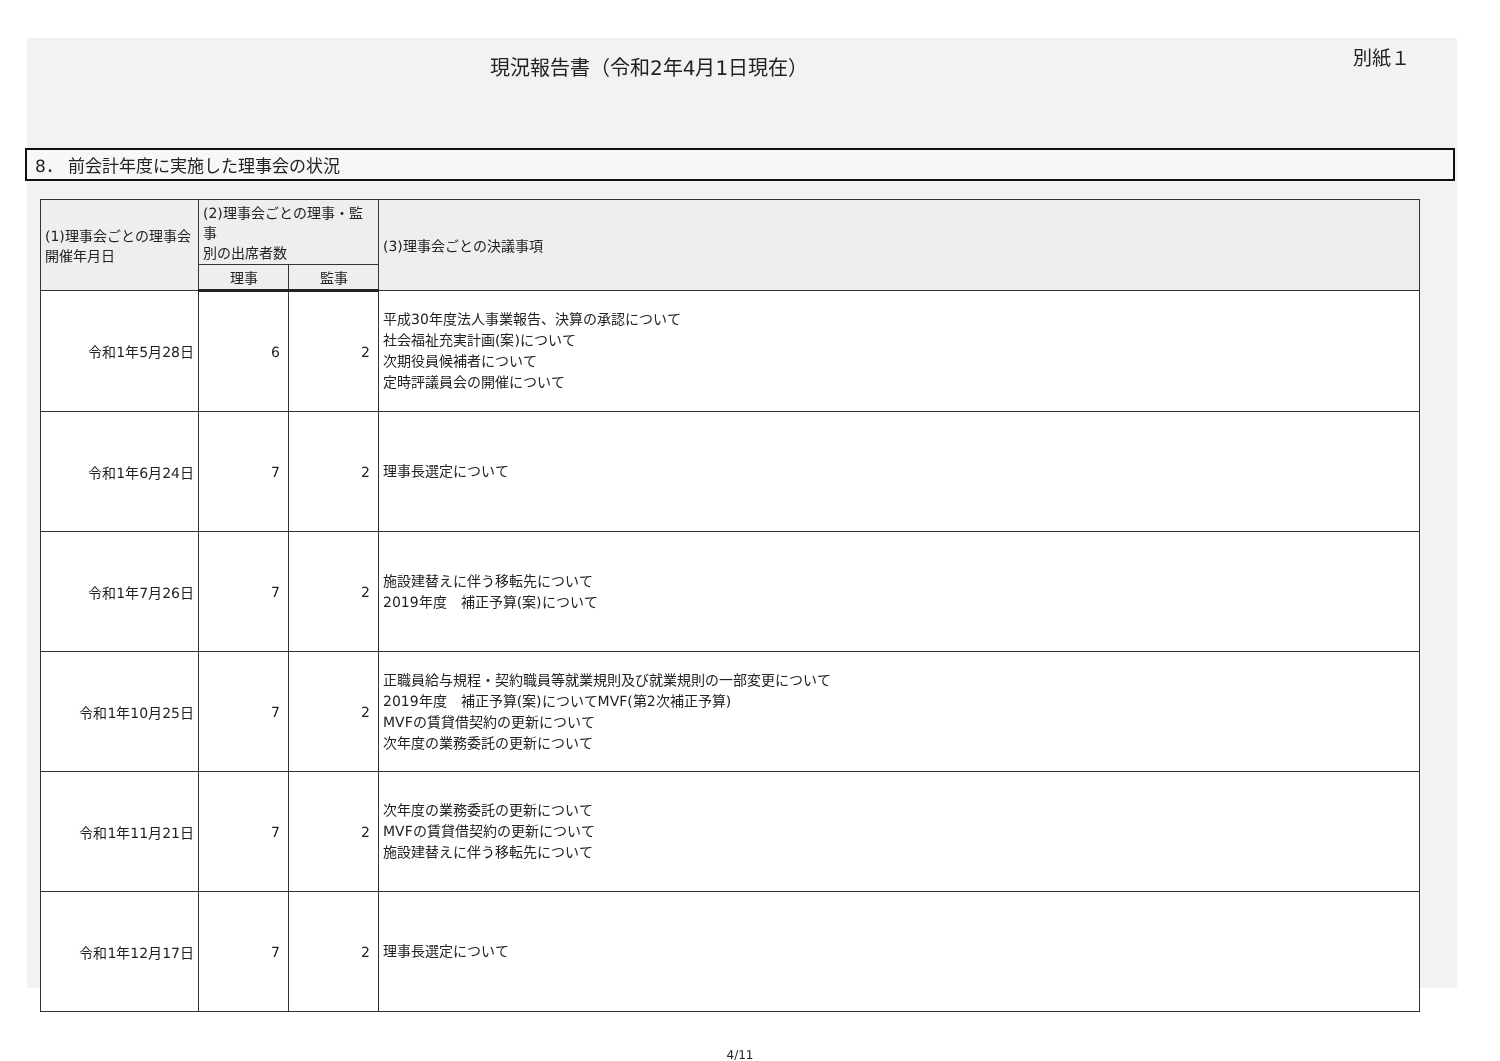現況報告書（令和2年4月1日現在）
別紙１
8． 前会計年度に実施した理事会の状況
| (1)理事会ごとの理事会 開催年月日 | (2)理事会ごとの理事・監事 別の出席者数 | | (3)理事会ごとの決議事項 |
| --- | --- | --- | --- |
| | 理事 | 監事 | |
| 令和1年5月28日 | 6 | 2 | 平成30年度法人事業報告、決算の承認について 社会福祉充実計画(案)について 次期役員候補者について 定時評議員会の開催について |
| 令和1年6月24日 | 7 | 2 | 理事長選定について |
| 令和1年7月26日 | 7 | 2 | 施設建替えに伴う移転先について 2019年度 補正予算(案)について |
| 令和1年10月25日 | 7 | 2 | 正職員給与規程・契約職員等就業規則及び就業規則の一部変更について 2019年度 補正予算(案)についてMVF(第2次補正予算) MVFの賃貸借契約の更新について 次年度の業務委託の更新について |
| 令和1年11月21日 | 7 | 2 | 次年度の業務委託の更新について MVFの賃貸借契約の更新について 施設建替えに伴う移転先について |
| 令和1年12月17日 | 7 | 2 | 理事長選定について |
4/11